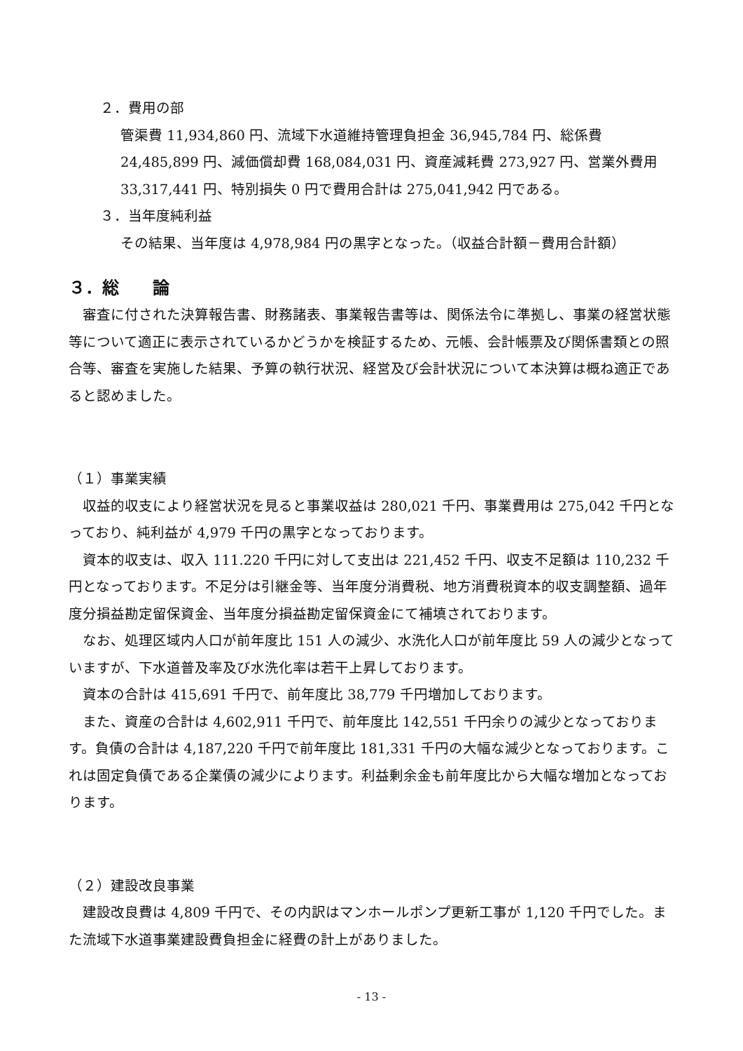２．費用の部
管渠費 11,934,860 円、流域下水道維持管理負担金 36,945,784 円、総係費
24,485,899 円、減価償却費 168,084,031 円、資産減耗費 273,927 円、営業外費用
33,317,441 円、特別損失 0 円で費用合計は 275,041,942 円である。
３．当年度純利益
その結果、当年度は 4,978,984 円の黒字となった。（収益合計額－費用合計額）
３．総　　論
審査に付された決算報告書、財務諸表、事業報告書等は、関係法令に準拠し、事業の経営状態等について適正に表示されているかどうかを検証するため、元帳、会計帳票及び関係書類との照合等、審査を実施した結果、予算の執行状況、経営及び会計状況について本決算は概ね適正であると認めました。
（１）事業実績
収益的収支により経営状況を見ると事業収益は 280,021 千円、事業費用は 275,042 千円となっており、純利益が 4,979 千円の黒字となっております。
資本的収支は、収入 111.220 千円に対して支出は 221,452 千円、収支不足額は 110,232 千円となっております。不足分は引継金等、当年度分消費税、地方消費税資本的収支調整額、過年度分損益勘定留保資金、当年度分損益勘定留保資金にて補填されております。
なお、処理区域内人口が前年度比 151 人の減少、水洗化人口が前年度比 59 人の減少となっていますが、下水道普及率及び水洗化率は若干上昇しております。
資本の合計は 415,691 千円で、前年度比 38,779 千円増加しております。
また、資産の合計は 4,602,911 千円で、前年度比 142,551 千円余りの減少となっております。負債の合計は 4,187,220 千円で前年度比 181,331 千円の大幅な減少となっております。これは固定負債である企業債の減少によります。利益剰余金も前年度比から大幅な増加となっております。
（２）建設改良事業
建設改良費は 4,809 千円で、その内訳はマンホールポンプ更新工事が 1,120 千円でした。また流域下水道事業建設費負担金に経費の計上がありました。
- 13 -